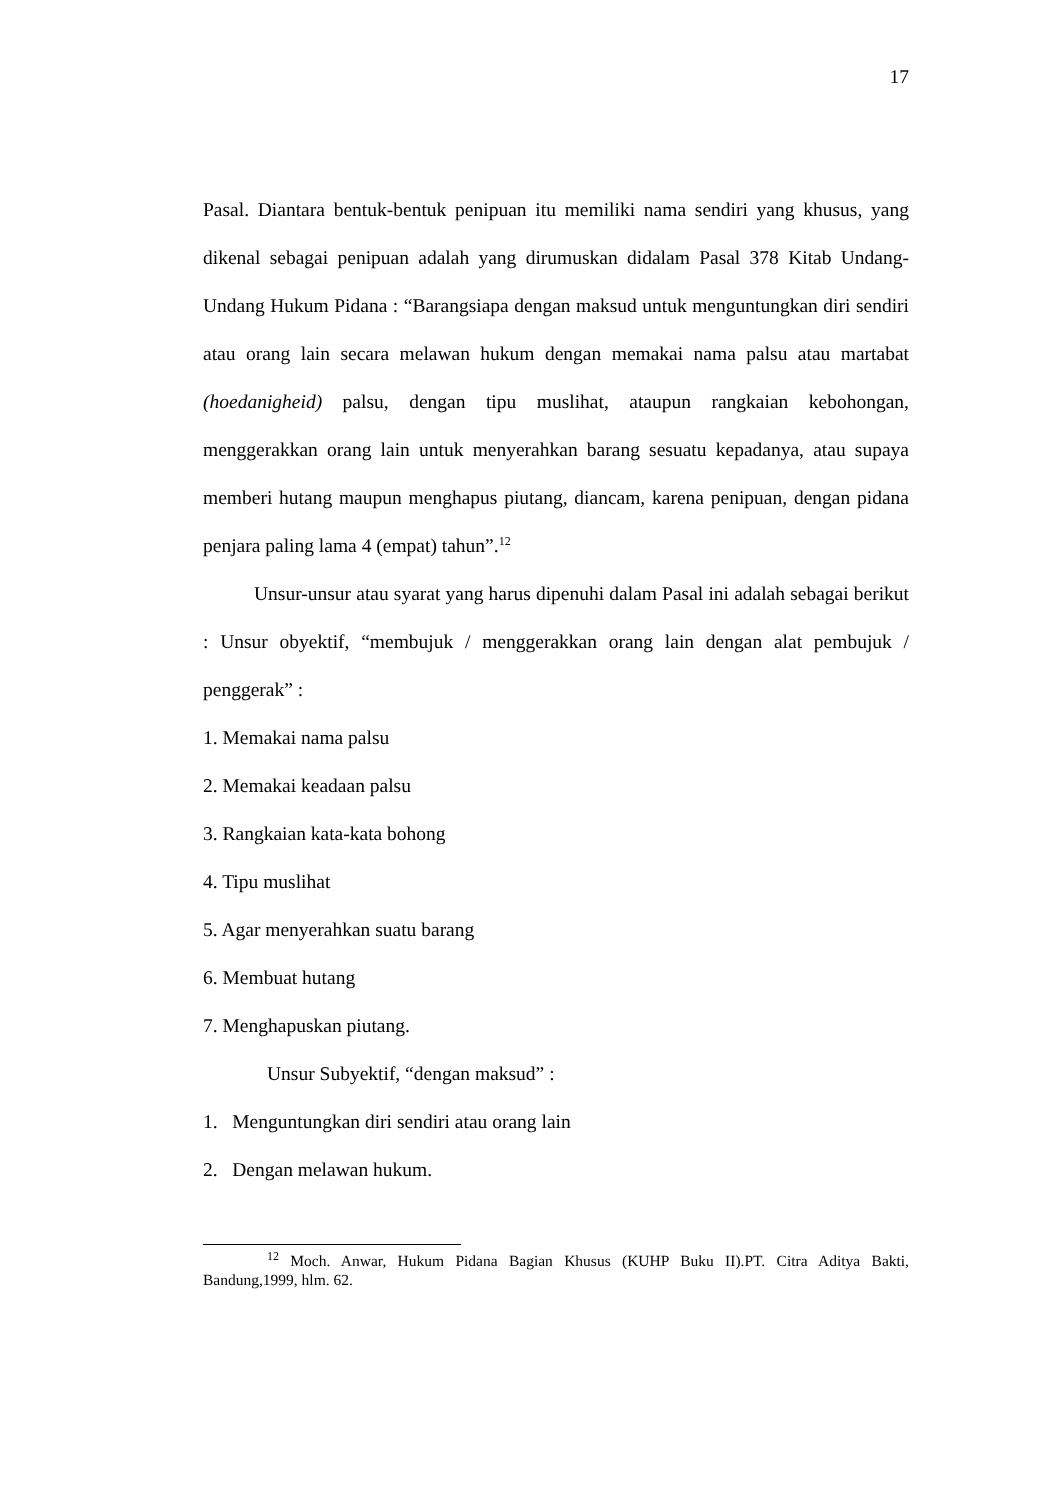17
Pasal. Diantara bentuk-bentuk penipuan itu memiliki nama sendiri yang khusus, yang dikenal sebagai penipuan adalah yang dirumuskan didalam Pasal 378 Kitab Undang-Undang Hukum Pidana : “Barangsiapa dengan maksud untuk menguntungkan diri sendiri atau orang lain secara melawan hukum dengan memakai nama palsu atau martabat (hoedanigheid) palsu, dengan tipu muslihat, ataupun rangkaian kebohongan, menggerakkan orang lain untuk menyerahkan barang sesuatu kepadanya, atau supaya memberi hutang maupun menghapus piutang, diancam, karena penipuan, dengan pidana penjara paling lama 4 (empat) tahun”.<sup>12</sup>
Unsur-unsur atau syarat yang harus dipenuhi dalam Pasal ini adalah sebagai berikut : Unsur obyektif, “membujuk / menggerakkan orang lain dengan alat pembujuk / penggerak” :
1. Memakai nama palsu
2. Memakai keadaan palsu
3. Rangkaian kata-kata bohong
4. Tipu muslihat
5. Agar menyerahkan suatu barang
6. Membuat hutang
7. Menghapuskan piutang.
Unsur Subyektif, “dengan maksud” :
1. Menguntungkan diri sendiri atau orang lain
2. Dengan melawan hukum.
<sup>12</sup> Moch. Anwar, Hukum Pidana Bagian Khusus (KUHP Buku II).PT. Citra Aditya Bakti, Bandung,1999, hlm. 62.